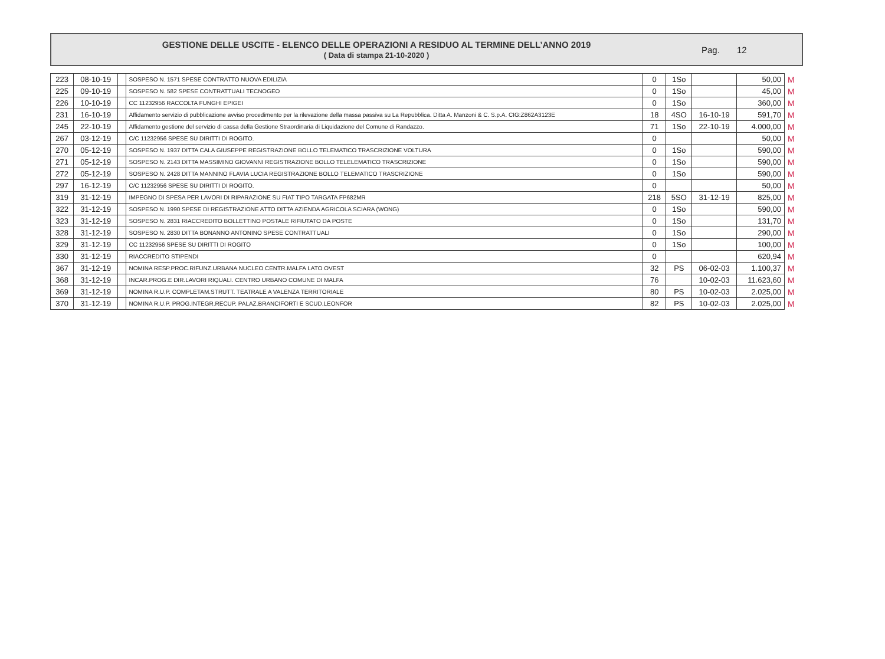GESTIONE DELLE USCITE - ELENCO DELLE OPERAZIONI A RESIDUO AL TERMINE DELL’ANNO 2019
( Data di stampa 21-10-2020 )
Pag. 12
| 223 | 08-10-19 | | SOSPESO N. 1571 SPESE CONTRATTO NUOVA EDILIZIA | 0 | 1So | | 50,00 | M |
| 225 | 09-10-19 | | SOSPESO N. 582 SPESE CONTRATTUALI TECNOGEO | 0 | 1So | | 45,00 | M |
| 226 | 10-10-19 | | CC 11232956 RACCOLTA FUNGHI EPIGEI | 0 | 1So | | 360,00 | M |
| 231 | 16-10-19 | | Affidamento servizio di pubblicazione avviso procedimento per la rilevazione della massa passiva su La Repubblica. Ditta A. Manzoni & C. S.p.A. CIG:Z862A3123E | 18 | 4SO | 16-10-19 | 591,70 | M |
| 245 | 22-10-19 | | Affidamento gestione del servizio di cassa della Gestione Straordinaria di Liquidazione del Comune di Randazzo. | 71 | 1So | 22-10-19 | 4.000,00 | M |
| 267 | 03-12-19 | | C/C 11232956 SPESE SU DIRITTI DI ROGITO. | 0 | | | 50,00 | M |
| 270 | 05-12-19 | | SOSPESO N. 1937 DITTA CALA GIUSEPPE REGISTRAZIONE BOLLO TELEMATICO TRASCRIZIONE VOLTURA | 0 | 1So | | 590,00 | M |
| 271 | 05-12-19 | | SOSPESO N. 2143 DITTA MASSIMINO GIOVANNI REGISTRAZIONE BOLLO TELELEMATICO TRASCRIZIONE | 0 | 1So | | 590,00 | M |
| 272 | 05-12-19 | | SOSPESO N. 2428 DITTA MANNINO FLAVIA LUCIA REGISTRAZIONE BOLLO TELEMATICO TRASCRIZIONE | 0 | 1So | | 590,00 | M |
| 297 | 16-12-19 | | C/C 11232956 SPESE SU DIRITTI DI ROGITO. | 0 | | | 50,00 | M |
| 319 | 31-12-19 | | IMPEGNO DI SPESA PER LAVORI DI RIPARAZIONE SU FIAT TIPO TARGATA FP682MR | 218 | 5SO | 31-12-19 | 825,00 | M |
| 322 | 31-12-19 | | SOSPESO N. 1990 SPESE DI REGISTRAZIONE ATTO DITTA AZIENDA AGRICOLA SCIARA (WONG) | 0 | 1So | | 590,00 | M |
| 323 | 31-12-19 | | SOSPESO N. 2831 RIACCREDITO BOLLETTINO POSTALE RIFIUTATO DA POSTE | 0 | 1So | | 131,70 | M |
| 328 | 31-12-19 | | SOSPESO N. 2830 DITTA BONANNO ANTONINO SPESE CONTRATTUALI | 0 | 1So | | 290,00 | M |
| 329 | 31-12-19 | | CC 11232956 SPESE SU DIRITTI DI ROGITO | 0 | 1So | | 100,00 | M |
| 330 | 31-12-19 | | RIACCREDITO STIPENDI | 0 | | | 620,94 | M |
| 367 | 31-12-19 | | NOMINA RESP.PROC.RIFUNZ.URBANA NUCLEO CENTR.MALFA LATO OVEST | 32 | PS | 06-02-03 | 1.100,37 | M |
| 368 | 31-12-19 | | INCAR.PROG.E DIR.LAVORI RIQUALI. CENTRO URBANO COMUNE DI MALFA | 76 | | 10-02-03 | 11.623,60 | M |
| 369 | 31-12-19 | | NOMINA R.U.P. COMPLETAM.STRUTT. TEATRALE A VALENZA TERRITORIALE | 80 | PS | 10-02-03 | 2.025,00 | M |
| 370 | 31-12-19 | | NOMINA R.U.P. PROG.INTEGR.RECUP. PALAZ.BRANCIFORTI E SCUD.LEONFOR | 82 | PS | 10-02-03 | 2.025,00 | M |